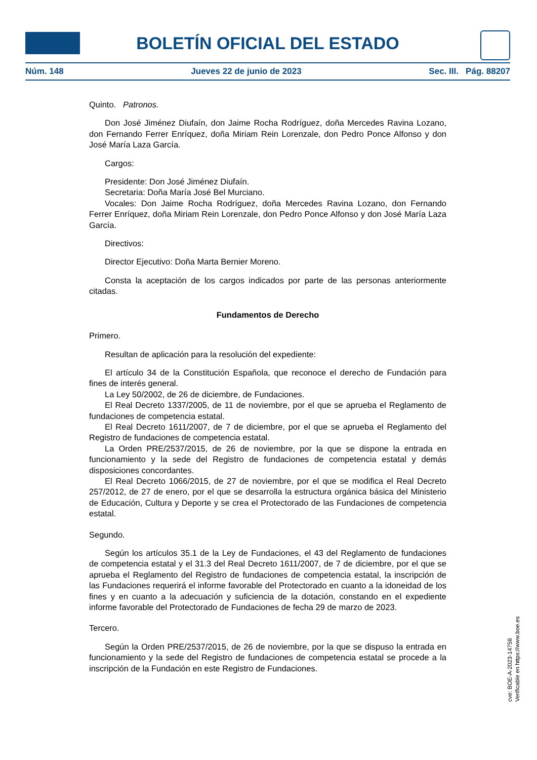BOLETÍN OFICIAL DEL ESTADO
Núm. 148 Jueves 22 de junio de 2023 Sec. III. Pág. 88207
Quinto. Patronos.
Don José Jiménez Diufaín, don Jaime Rocha Rodríguez, doña Mercedes Ravina Lozano, don Fernando Ferrer Enríquez, doña Miriam Rein Lorenzale, don Pedro Ponce Alfonso y don José María Laza García.
Cargos:
Presidente: Don José Jiménez Diufaín.
Secretaria: Doña María José Bel Murciano.
Vocales: Don Jaime Rocha Rodríguez, doña Mercedes Ravina Lozano, don Fernando Ferrer Enríquez, doña Miriam Rein Lorenzale, don Pedro Ponce Alfonso y don José María Laza García.
Directivos:
Director Ejecutivo: Doña Marta Bernier Moreno.
Consta la aceptación de los cargos indicados por parte de las personas anteriormente citadas.
Fundamentos de Derecho
Primero.
Resultan de aplicación para la resolución del expediente:
El artículo 34 de la Constitución Española, que reconoce el derecho de Fundación para fines de interés general.
La Ley 50/2002, de 26 de diciembre, de Fundaciones.
El Real Decreto 1337/2005, de 11 de noviembre, por el que se aprueba el Reglamento de fundaciones de competencia estatal.
El Real Decreto 1611/2007, de 7 de diciembre, por el que se aprueba el Reglamento del Registro de fundaciones de competencia estatal.
La Orden PRE/2537/2015, de 26 de noviembre, por la que se dispone la entrada en funcionamiento y la sede del Registro de fundaciones de competencia estatal y demás disposiciones concordantes.
El Real Decreto 1066/2015, de 27 de noviembre, por el que se modifica el Real Decreto 257/2012, de 27 de enero, por el que se desarrolla la estructura orgánica básica del Ministerio de Educación, Cultura y Deporte y se crea el Protectorado de las Fundaciones de competencia estatal.
Segundo.
Según los artículos 35.1 de la Ley de Fundaciones, el 43 del Reglamento de fundaciones de competencia estatal y el 31.3 del Real Decreto 1611/2007, de 7 de diciembre, por el que se aprueba el Reglamento del Registro de fundaciones de competencia estatal, la inscripción de las Fundaciones requerirá el informe favorable del Protectorado en cuanto a la idoneidad de los fines y en cuanto a la adecuación y suficiencia de la dotación, constando en el expediente informe favorable del Protectorado de Fundaciones de fecha 29 de marzo de 2023.
Tercero.
Según la Orden PRE/2537/2015, de 26 de noviembre, por la que se dispuso la entrada en funcionamiento y la sede del Registro de fundaciones de competencia estatal se procede a la inscripción de la Fundación en este Registro de Fundaciones.
cve: BOE-A-2023-14758
Verificable en https://www.boe.es